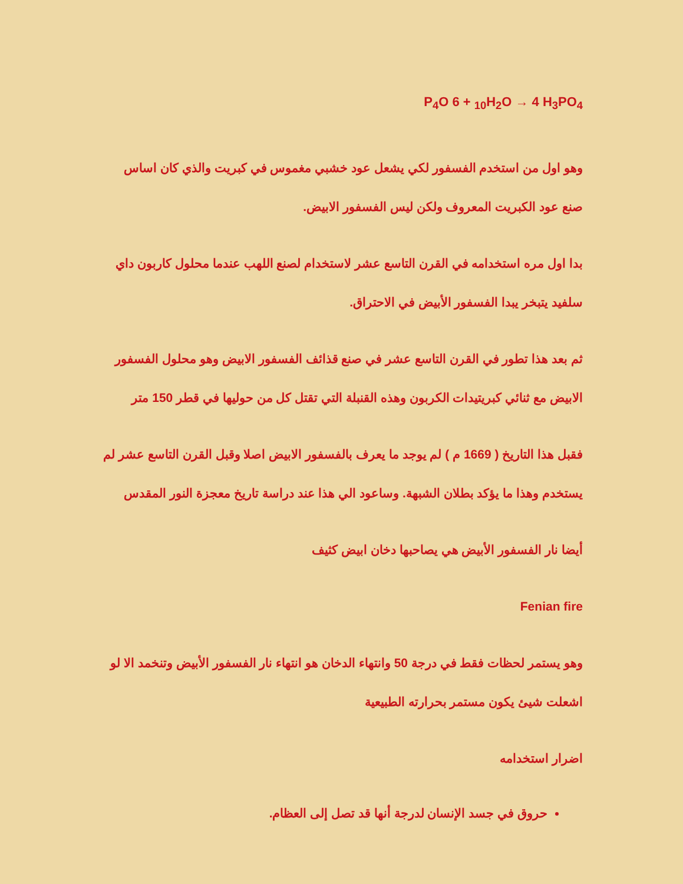P<sub>4</sub>O 6 + <sub>10</sub>H<sub>2</sub>O → 4 H<sub>3</sub>PO<sub>4</sub>
وهو اول من استخدم الفسفور لكي يشعل عود خشبي مغموس في كبريت والذي كان اساس صنع عود الكبريت المعروف ولكن ليس الفسفور الابيض.
بدا اول مره استخدامه في القرن التاسع عشر لاستخدام لصنع اللهب عندما محلول كاربون داي سلفيد يتبخر يبدا الفسفور الأبيض في الاحتراق.
ثم بعد هذا تطور في القرن التاسع عشر في صنع قذائف الفسفور الابيض وهو محلول الفسفور الابيض مع ثنائي كبريتيدات الكربون وهذه القنبلة التي تقتل كل من حوليها في قطر 150 متر
فقبل هذا التاريخ ( 1669 م ) لم يوجد ما يعرف بالفسفور الابيض اصلا وقبل القرن التاسع عشر لم يستخدم وهذا ما يؤكد بطلان الشبهة. وساعود الي هذا عند دراسة تاريخ معجزة النور المقدس
أيضا نار الفسفور الأبيض هي يصاحبها دخان ابيض كثيف
Fenian fire
وهو يستمر لحظات فقط في درجة 50 وانتهاء الدخان هو انتهاء نار الفسفور الأبيض وتنخمد الا لو اشعلت شيئ يكون مستمر بحرارته الطبيعية
اضرار استخدامه
حروق في جسد الإنسان لدرجة أنها قد تصل إلى العظام.